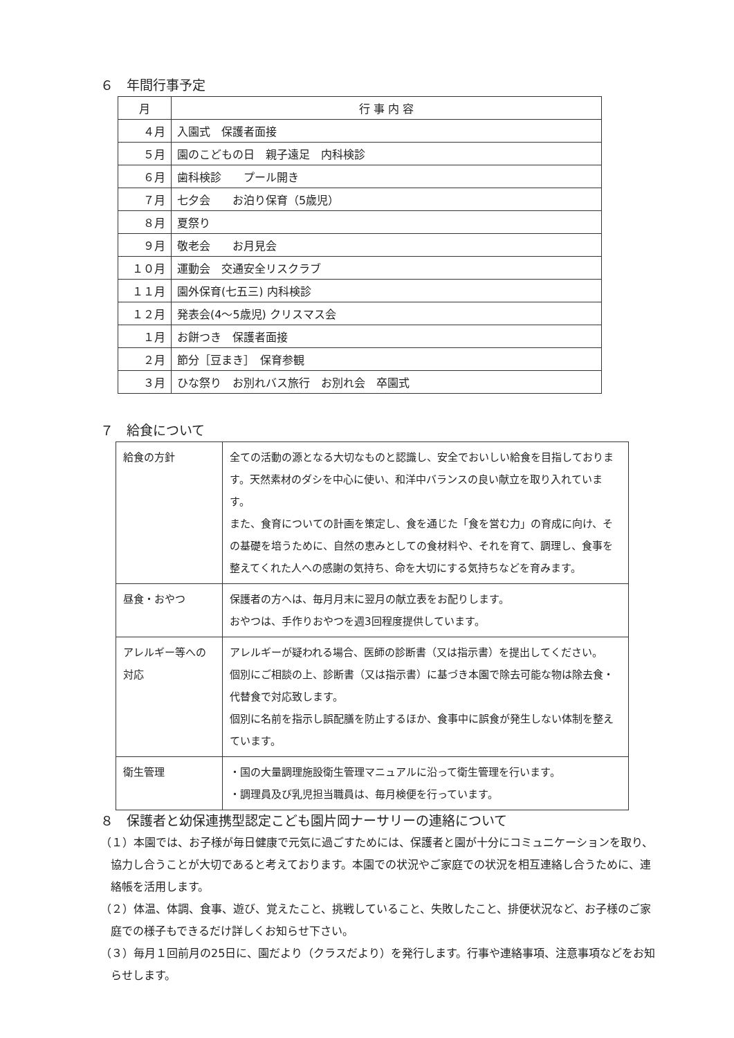６　年間行事予定
| 月 | 行 事 内 容 |
| --- | --- |
| ４月 | 入園式 保護者面接 |
| ５月 | 園のこどもの日 親子遠足 内科検診 |
| ６月 | 歯科検診 プール開き |
| ７月 | 七夕会 お泊り保育（5歳児） |
| ８月 | 夏祭り |
| ９月 | 敬老会 お月見会 |
| １０月 | 運動会 交通安全リスクラブ |
| １１月 | 園外保育(七五三) 内科検診 |
| １２月 | 発表会(4～5歳児) クリスマス会 |
| １月 | お餅つき 保護者面接 |
| ２月 | 節分［豆まき］ 保育参観 |
| ３月 | ひな祭り お別れバス旅行 お別れ会 卒園式 |
７　給食について
| 給食の方針 | 全ての活動の源となる大切なものと認識し、安全でおいしい給食を目指しております。天然素材のダシを中心に使い、和洋中バランスの良い献立を取り入れています。 また、食育についての計画を策定し、食を通じた「食を営む力」の育成に向け、その基礎を培うために、自然の恵みとしての食材料や、それを育て、調理し、食事を整えてくれた人への感謝の気持ち、命を大切にする気持ちなどを育みます。 |
| 昼食・おやつ | 保護者の方へは、毎月月末に翌月の献立表をお配りします。 おやつは、手作りおやつを週3回程度提供しています。 |
| アレルギー等への対応 | アレルギーが疑われる場合、医師の診断書（又は指示書）を提出してください。 個別にご相談の上、診断書（又は指示書）に基づき本園で除去可能な物は除去食・代替食で対応致します。 個別に名前を指示し誤配膳を防止するほか、食事中に誤食が発生しない体制を整えています。 |
| 衛生管理 | ・国の大量調理施設衛生管理マニュアルに沿って衛生管理を行います。 ・調理員及び乳児担当職員は、毎月検便を行っています。 |
８　保護者と幼保連携型認定こども園片岡ナーサリーの連絡について
（１）本園では、お子様が毎日健康で元気に過ごすためには、保護者と園が十分にコミュニケーションを取り、協力し合うことが大切であると考えております。本園での状況やご家庭での状況を相互連絡し合うために、連絡帳を活用します。
（２）体温、体調、食事、遊び、覚えたこと、挑戦していること、失敗したこと、排便状況など、お子様のご家庭での様子もできるだけ詳しくお知らせ下さい。
（３）毎月１回前月の25日に、園だより（クラスだより）を発行します。行事や連絡事項、注意事項などをお知らせします。